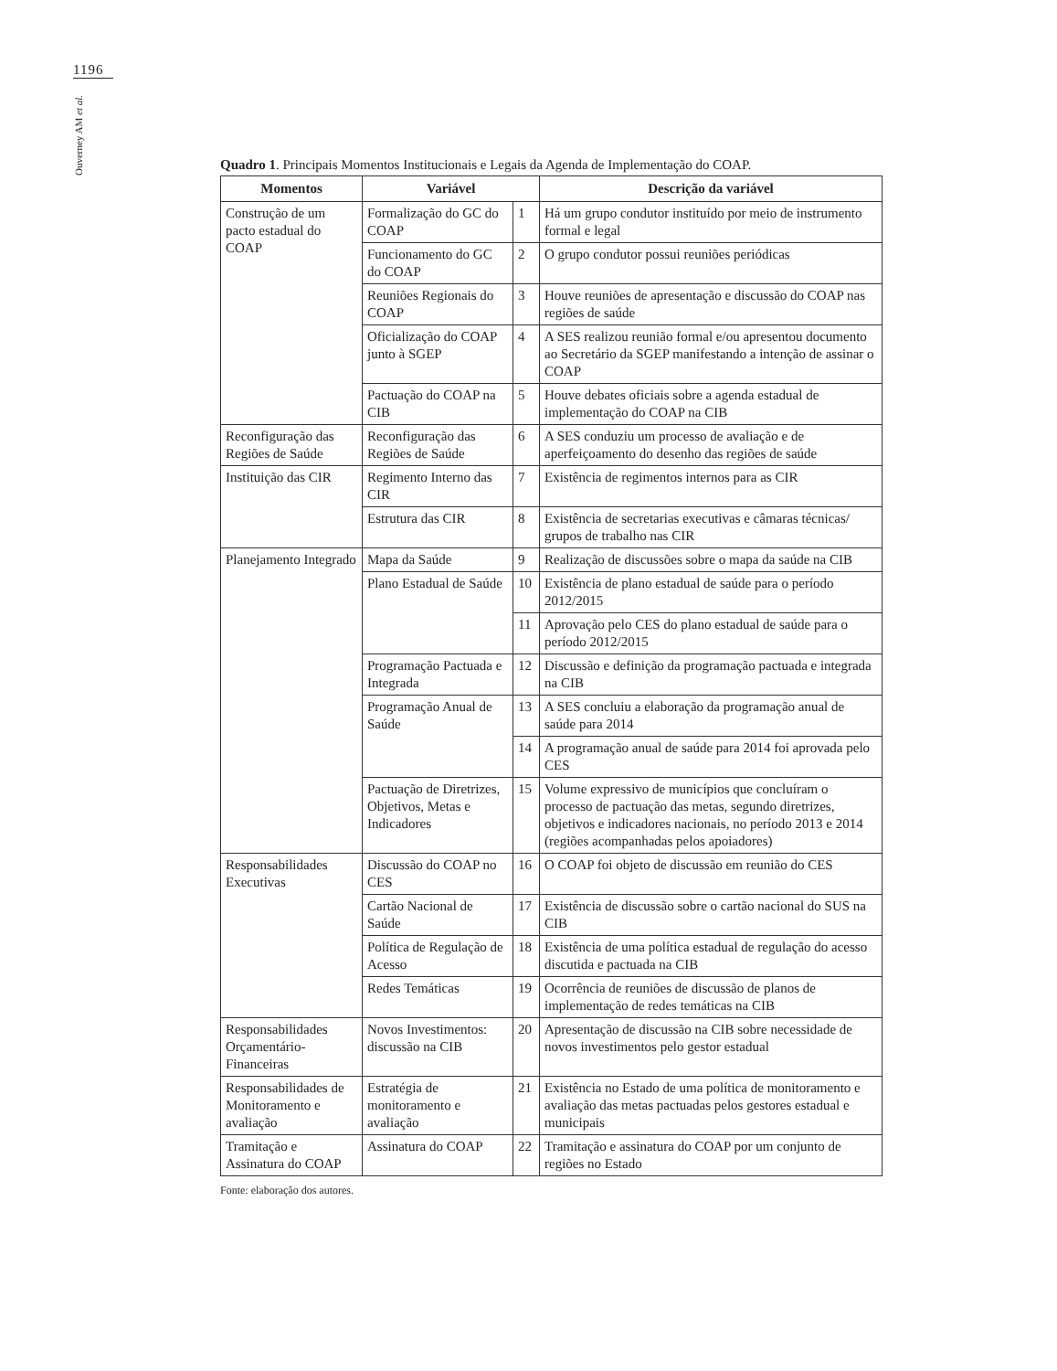1196
Ouverney AM et al.
Quadro 1. Principais Momentos Institucionais e Legais da Agenda de Implementação do COAP.
| Momentos | Variável | | Descrição da variável |
| --- | --- | --- | --- |
| Construção de um pacto estadual do COAP | Formalização do GC do COAP | 1 | Há um grupo condutor instituído por meio de instrumento formal e legal |
| | Funcionamento do GC do COAP | 2 | O grupo condutor possui reuniões periódicas |
| | Reuniões Regionais do COAP | 3 | Houve reuniões de apresentação e discussão do COAP nas regiões de saúde |
| | Oficialização do COAP junto à SGEP | 4 | A SES realizou reunião formal e/ou apresentou documento ao Secretário da SGEP manifestando a intenção de assinar o COAP |
| | Pactuação do COAP na CIB | 5 | Houve debates oficiais sobre a agenda estadual de implementação do COAP na CIB |
| Reconfiguração das Regiões de Saúde | Reconfiguração das Regiões de Saúde | 6 | A SES conduziu um processo de avaliação e de aperfeiçoamento do desenho das regiões de saúde |
| Instituição das CIR | Regimento Interno das CIR | 7 | Existência de regimentos internos para as CIR |
| | Estrutura das CIR | 8 | Existência de secretarias executivas e câmaras técnicas/ grupos de trabalho nas CIR |
| Planejamento Integrado | Mapa da Saúde | 9 | Realização de discussões sobre o mapa da saúde na CIB |
| | Plano Estadual de Saúde | 10 | Existência de plano estadual de saúde para o período 2012/2015 |
| | | 11 | Aprovação pelo CES do plano estadual de saúde para o período 2012/2015 |
| | Programação Pactuada e Integrada | 12 | Discussão e definição da programação pactuada e integrada na CIB |
| | Programação Anual de Saúde | 13 | A SES concluiu a elaboração da programação anual de saúde para 2014 |
| | | 14 | A programação anual de saúde para 2014 foi aprovada pelo CES |
| | Pactuação de Diretrizes, Objetivos, Metas e Indicadores | 15 | Volume expressivo de municípios que concluíram o processo de pactuação das metas, segundo diretrizes, objetivos e indicadores nacionais, no período 2013 e 2014 (regiões acompanhadas pelos apoiadores) |
| Responsabilidades Executivas | Discussão do COAP no CES | 16 | O COAP foi objeto de discussão em reunião do CES |
| | Cartão Nacional de Saúde | 17 | Existência de discussão sobre o cartão nacional do SUS na CIB |
| | Política de Regulação de Acesso | 18 | Existência de uma política estadual de regulação do acesso discutida e pactuada na CIB |
| | Redes Temáticas | 19 | Ocorrência de reuniões de discussão de planos de implementação de redes temáticas na CIB |
| Responsabilidades Orçamentário-Financeiras | Novos Investimentos: discussão na CIB | 20 | Apresentação de discussão na CIB sobre necessidade de novos investimentos pelo gestor estadual |
| Responsabilidades de Monitoramento e avaliação | Estratégia de monitoramento e avaliação | 21 | Existência no Estado de uma política de monitoramento e avaliação das metas pactuadas pelos gestores estadual e municipais |
| Tramitação e Assinatura do COAP | Assinatura do COAP | 22 | Tramitação e assinatura do COAP por um conjunto de regiões no Estado |
Fonte: elaboração dos autores.